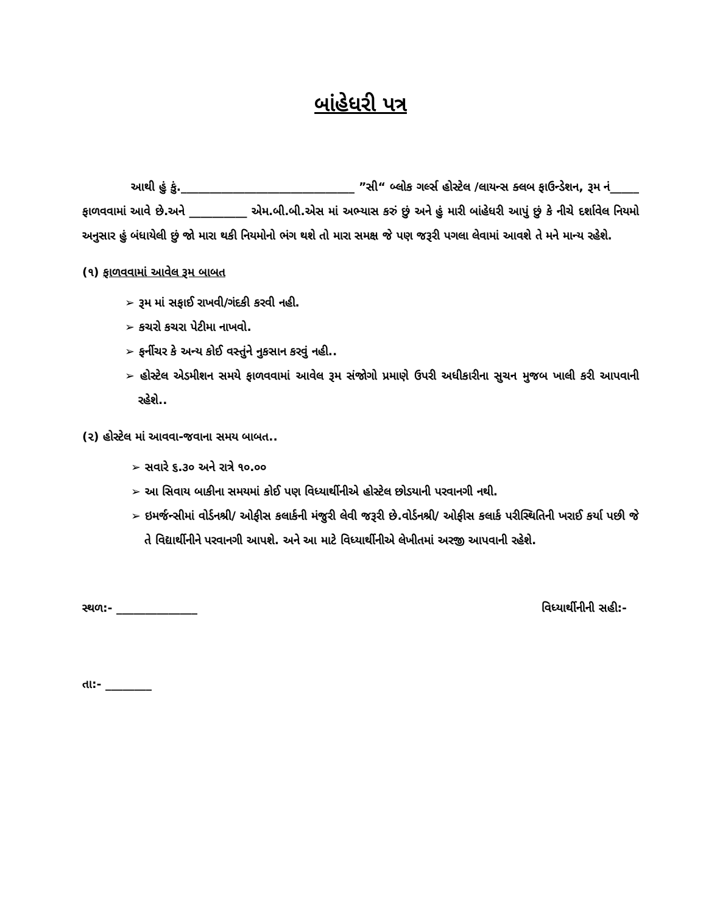બાંહેધરી પત્ર
આથી હું કું.______________________________ ”સી“ બ્લોક ગર્લ્સ હોસ્ટેલ /લાયન્સ ક્લબ ફાઉન્ડેશન, રૂમ નં_____ ફાળવવામાં આવે છે.અને __________ એમ.બી.બી.એસ માં અભ્યાસ કરું છું અને હું મારી બાંહેધરી આપું છું કે નીચે દર્શાવેલ નિયમો અનુસાર હું બંધાયેલી છું જો મારા થકી નિયમોનો ભંગ થશે તો મારા સમક્ષ જે પણ જરૂરી પગલા લેવામાં આવશે તે મને માન્ય રહેશે.
(૧) ફાળવવામાં આવેલ રૂમ બાબત
➢ રૂમ માં સફાઈ રાખવી/ગંદકી કરવી નહી.
➢ કચરો કચરા પેટીમા નાખવો.
➢ ફર્નીચર કે અન્ય કોઈ વસ્તુંને નુકસાન કરવું નહી..
➢ હોસ્ટેલ એડમીશન સમયે ફાળવવામાં આવેલ રૂમ સંજોગો પ્રમાણે ઉપરી અધીકારીના સુચન મુજબ ખાલી કરી આપવાની રહેશે..
(૨) હોસ્ટેલ માં આવવા-જવાના સમય બાબત..
➢ સવારે ૬.૩૦ અને રાત્રે ૧૦.૦૦
➢ આ સિવાય બાકીના સમયમાં કોઈ પણ વિધ્યાર્થીનીએ હોસ્ટેલ છોડયાની પરવાનગી નથી.
➢ ઇમર્જન્સીમાં વોર્ડનશ્રી/ ઓફીસ કલાર્કની મંજુરી લેવી જરૂરી છે.વોર્ડનશ્રી/ ઓફીસ કલાર્ક પરીસ્થિતિની ખરાઈ કર્યા પછી જે તે વિદ્યાર્થીનીને પરવાનગી આપશે. અને આ માટે વિધ્યાર્થીનીએ લેખીતમાં અરજી આપવાની રહેશે.
સ્થળ:- ______________ વિધ્યાર્થીનીની સહી:-
તા:- ________